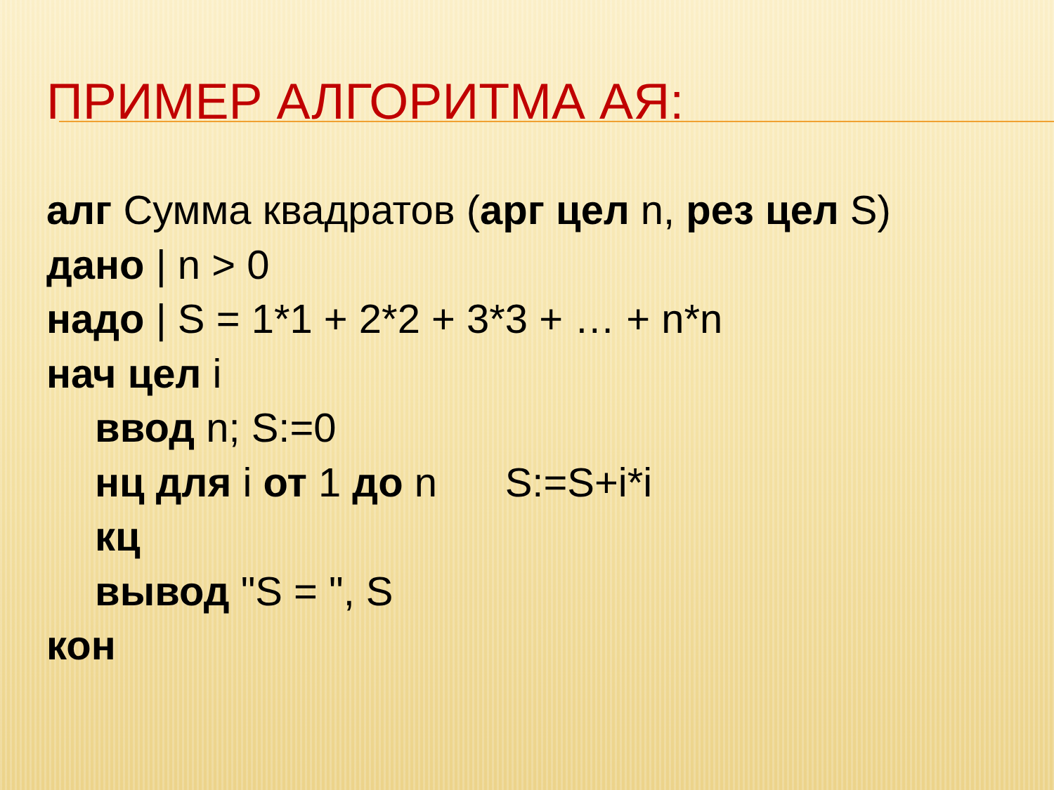ПРИМЕР АЛГОРИТМА АЯ:
алг Сумма квадратов (арг цел n, рез цел S)
дано | n > 0
надо | S = 1*1 + 2*2 + 3*3 + … + n*n
нач цел i
ввод n; S:=0
нц для i от 1 до n S:=S+i*i
кц
вывод "S = ", S
кон